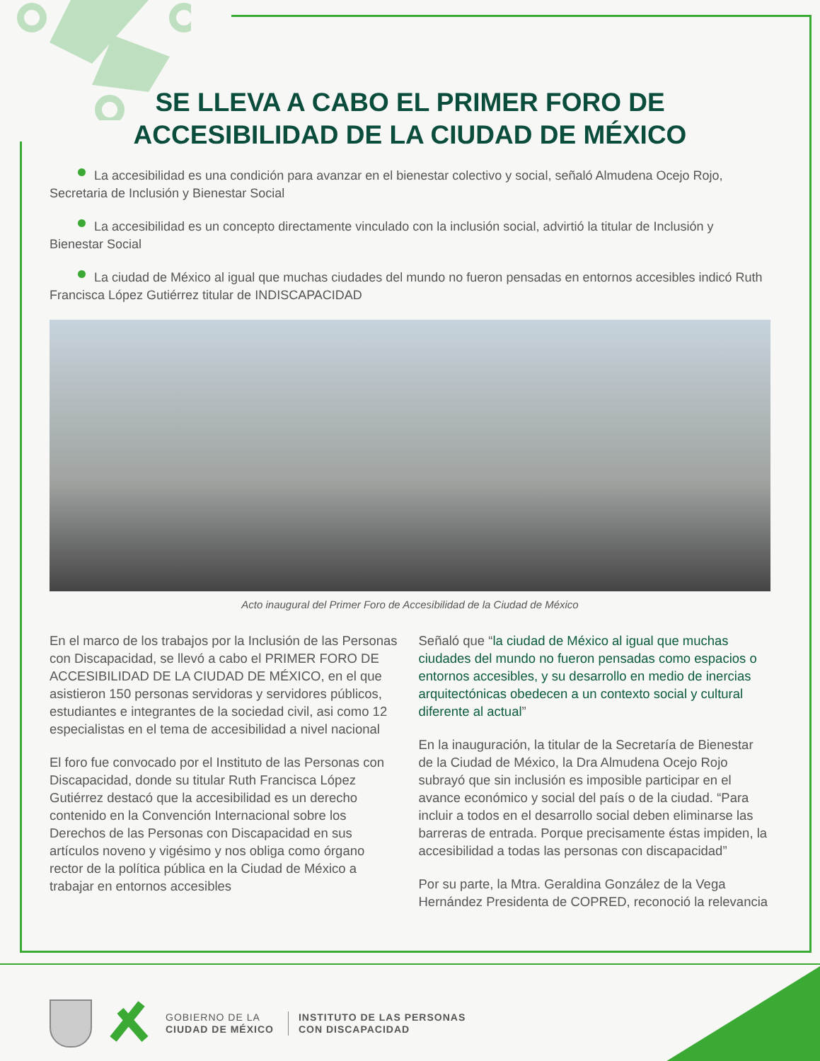SE LLEVA A CABO EL PRIMER FORO DE
ACCESIBILIDAD DE LA CIUDAD DE MÉXICO
La accesibilidad es una condición para avanzar en el bienestar colectivo y social, señaló Almudena Ocejo Rojo, Secretaria de Inclusión y Bienestar Social
La accesibilidad es un concepto directamente vinculado con la inclusión social, advirtió la titular de Inclusión y Bienestar Social
La ciudad de México al igual que muchas ciudades del mundo no fueron pensadas en entornos accesibles indicó Ruth Francisca López Gutiérrez titular de INDISCAPACIDAD
Acto inaugural del Primer Foro de Accesibilidad de la Ciudad de México
En el marco de los trabajos por la Inclusión de las Personas con Discapacidad, se llevó a cabo el PRIMER FORO DE ACCESIBILIDAD DE LA CIUDAD DE MÉXICO, en el que asistieron 150 personas servidoras y servidores públicos, estudiantes e integrantes de la sociedad civil, asi como 12 especialistas en el tema de accesibilidad a nivel nacional
El foro fue convocado por el Instituto de las Personas con Discapacidad, donde su titular Ruth Francisca López Gutiérrez destacó que la accesibilidad es un derecho contenido en la Convención Internacional sobre los Derechos de las Personas con Discapacidad en sus artículos noveno y vigésimo y nos obliga como órgano rector de la política pública en la Ciudad de México a trabajar en entornos accesibles
Señaló que “la ciudad de México al igual que muchas ciudades del mundo no fueron pensadas como espacios o entornos accesibles, y su desarrollo en medio de inercias arquitectónicas obedecen a un contexto social y cultural diferente al actual”
En la inauguración, la titular de la Secretaría de Bienestar de la Ciudad de México, la Dra Almudena Ocejo Rojo subrayó que sin inclusión es imposible participar en el avance económico y social del país o de la ciudad. “Para incluir a todos en el desarrollo social deben eliminarse las barreras de entrada. Porque precisamente éstas impiden, la accesibilidad a todas las personas con discapacidad”
Por su parte, la Mtra. Geraldina González de la Vega Hernández Presidenta de COPRED, reconoció la relevancia
GOBIERNO DE LA
CIUDAD DE MÉXICO
INSTITUTO DE LAS PERSONAS
CON DISCAPACIDAD